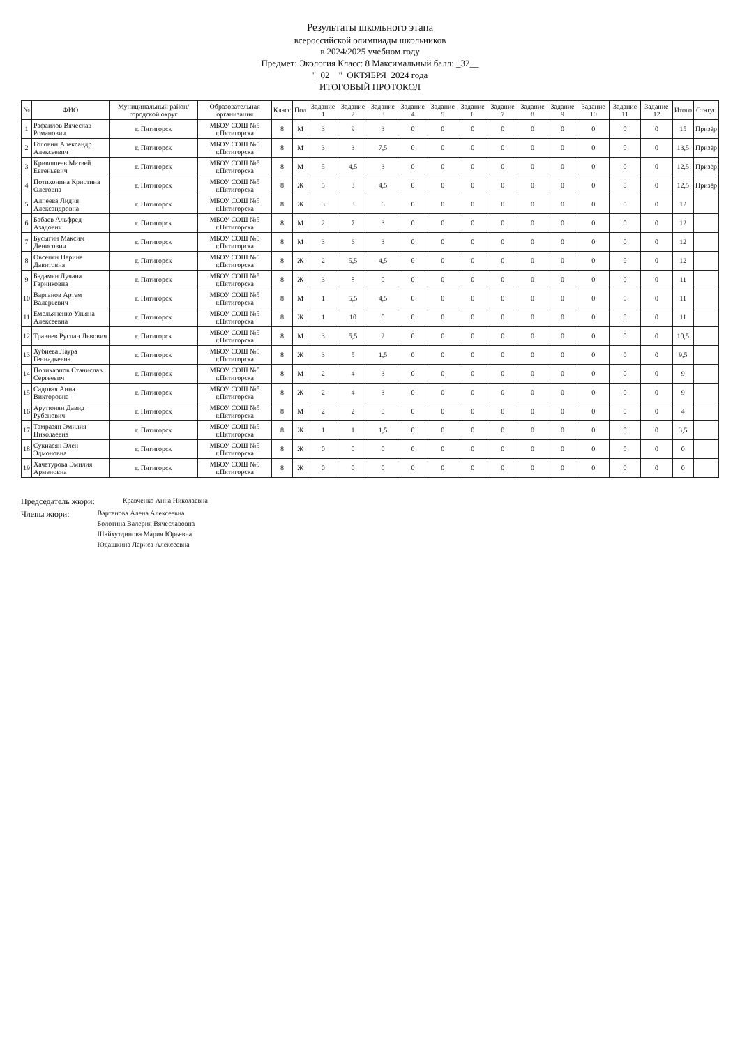Результаты школьного этапа
всероссийской олимпиады школьников
в 2024/2025 учебном году
Предмет: Экология Класс: 8 Максимальный балл: _32__
"_02__"_ОКТЯБРЯ_2024 года
ИТОГОВЫЙ ПРОТОКОЛ
| № | ФИО | Муниципальный район/городской округ | Образовательная организация | Класс | Пол | Задание 1 | Задание 2 | Задание 3 | Задание 4 | Задание 5 | Задание 6 | Задание 7 | Задание 8 | Задание 9 | Задание 10 | Задание 11 | Задание 12 | Итого | Статус |
| --- | --- | --- | --- | --- | --- | --- | --- | --- | --- | --- | --- | --- | --- | --- | --- | --- | --- | --- | --- |
| 1 | Рафаилов Вячеслав Романович | г. Пятигорск | МБОУ СОШ №5 г.Пятигорска | 8 | М | 3 | 9 | 3 | 0 | 0 | 0 | 0 | 0 | 0 | 0 | 0 | 0 | 15 | Призёр |
| 2 | Головин Александр Алексеевич | г. Пятигорск | МБОУ СОШ №5 г.Пятигорска | 8 | М | 3 | 3 | 7,5 | 0 | 0 | 0 | 0 | 0 | 0 | 0 | 0 | 0 | 13,5 | Призёр |
| 3 | Кривошеев Матвей Евгеньевич | г. Пятигорск | МБОУ СОШ №5 г.Пятигорска | 8 | М | 5 | 4,5 | 3 | 0 | 0 | 0 | 0 | 0 | 0 | 0 | 0 | 0 | 12,5 | Призёр |
| 4 | Потихонина Кристина Олеговна | г. Пятигорск | МБОУ СОШ №5 г.Пятигорска | 8 | Ж | 5 | 3 | 4,5 | 0 | 0 | 0 | 0 | 0 | 0 | 0 | 0 | 0 | 12,5 | Призёр |
| 5 | Алпеева Лидия Александровна | г. Пятигорск | МБОУ СОШ №5 г.Пятигорска | 8 | Ж | 3 | 3 | 6 | 0 | 0 | 0 | 0 | 0 | 0 | 0 | 0 | 0 | 12 | |
| 6 | Бабаев Альфред Азадович | г. Пятигорск | МБОУ СОШ №5 г.Пятигорска | 8 | М | 2 | 7 | 3 | 0 | 0 | 0 | 0 | 0 | 0 | 0 | 0 | 0 | 12 | |
| 7 | Бусыгин Максим Денисович | г. Пятигорск | МБОУ СОШ №5 г.Пятигорска | 8 | М | 3 | 6 | 3 | 0 | 0 | 0 | 0 | 0 | 0 | 0 | 0 | 0 | 12 | |
| 8 | Овсепян Нарине Давитовна | г. Пятигорск | МБОУ СОШ №5 г.Пятигорска | 8 | Ж | 2 | 5,5 | 4,5 | 0 | 0 | 0 | 0 | 0 | 0 | 0 | 0 | 0 | 12 | |
| 9 | Бадамян Лучана Гарниковна | г. Пятигорск | МБОУ СОШ №5 г.Пятигорска | 8 | Ж | 3 | 8 | 0 | 0 | 0 | 0 | 0 | 0 | 0 | 0 | 0 | 0 | 11 | |
| 10 | Варганов Артем Валерьевич | г. Пятигорск | МБОУ СОШ №5 г.Пятигорска | 8 | М | 1 | 5,5 | 4,5 | 0 | 0 | 0 | 0 | 0 | 0 | 0 | 0 | 0 | 11 | |
| 11 | Емельяненко Ульяна Алексеевна | г. Пятигорск | МБОУ СОШ №5 г.Пятигорска | 8 | Ж | 1 | 10 | 0 | 0 | 0 | 0 | 0 | 0 | 0 | 0 | 0 | 0 | 11 | |
| 12 | Травнев Руслан Львович | г. Пятигорск | МБОУ СОШ №5 г.Пятигорска | 8 | М | 3 | 5,5 | 2 | 0 | 0 | 0 | 0 | 0 | 0 | 0 | 0 | 0 | 10,5 | |
| 13 | Хубиева Лаура Геннадьевна | г. Пятигорск | МБОУ СОШ №5 г.Пятигорска | 8 | Ж | 3 | 5 | 1,5 | 0 | 0 | 0 | 0 | 0 | 0 | 0 | 0 | 0 | 9,5 | |
| 14 | Поликарпов Станислав Сергеевич | г. Пятигорск | МБОУ СОШ №5 г.Пятигорска | 8 | М | 2 | 4 | 3 | 0 | 0 | 0 | 0 | 0 | 0 | 0 | 0 | 0 | 9 | |
| 15 | Садовая Анна Викторовна | г. Пятигорск | МБОУ СОШ №5 г.Пятигорска | 8 | Ж | 2 | 4 | 3 | 0 | 0 | 0 | 0 | 0 | 0 | 0 | 0 | 0 | 9 | |
| 16 | Арутюнян Давид Рубенович | г. Пятигорск | МБОУ СОШ №5 г.Пятигорска | 8 | М | 2 | 2 | 0 | 0 | 0 | 0 | 0 | 0 | 0 | 0 | 0 | 0 | 4 | |
| 17 | Тамразян Эмилия Николаевна | г. Пятигорск | МБОУ СОШ №5 г.Пятигорска | 8 | Ж | 1 | 1 | 1,5 | 0 | 0 | 0 | 0 | 0 | 0 | 0 | 0 | 0 | 3,5 | |
| 18 | Сукиасян Элен Эдмоновна | г. Пятигорск | МБОУ СОШ №5 г.Пятигорска | 8 | Ж | 0 | 0 | 0 | 0 | 0 | 0 | 0 | 0 | 0 | 0 | 0 | 0 | 0 | |
| 19 | Хачатурова Эмилия Арменовна | г. Пятигорск | МБОУ СОШ №5 г.Пятигорска | 8 | Ж | 0 | 0 | 0 | 0 | 0 | 0 | 0 | 0 | 0 | 0 | 0 | 0 | 0 | |
Председатель жюри: Кравченко Анна Николаевна
Члены жюри: Вартанова Алена Алексеевна
Болотина Валерия Вячеславовна
Шайхутдинова Мария Юрьевна
Юдашкина Лариса Алексеевна